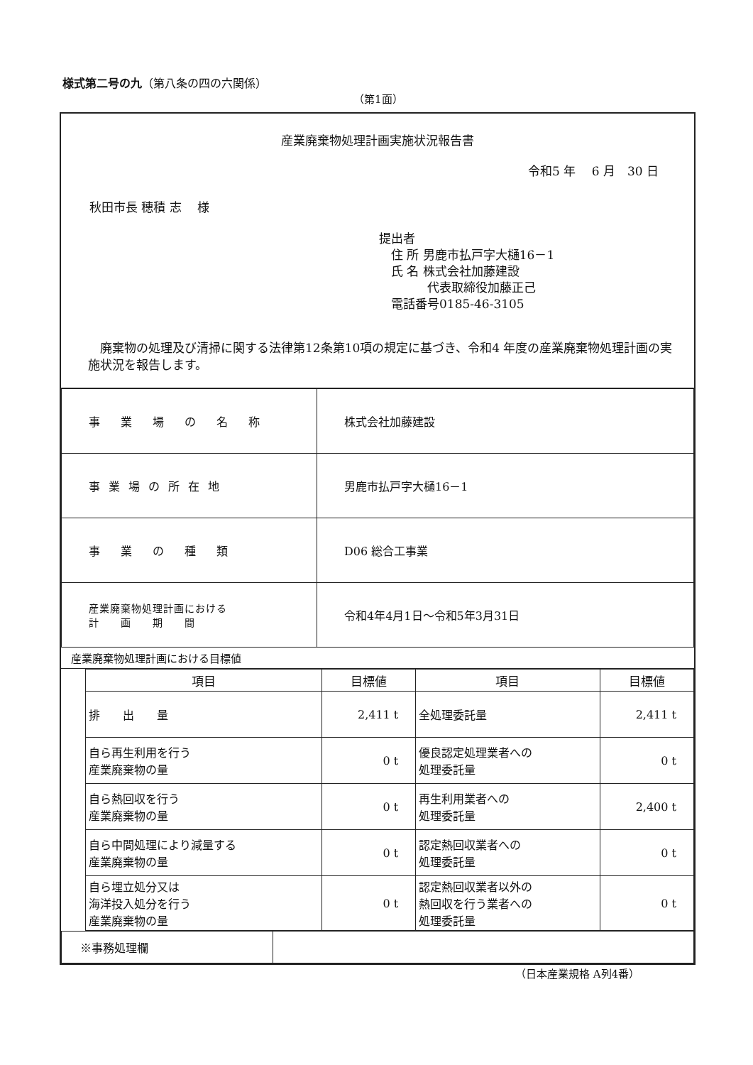様式第二号の九（第八条の四の六関係）
（第1面）
産業廃棄物処理計画実施状況報告書
令和5 年　 6 月　30 日
秋田市長 穂積 志　 様
提出者
　住 所 男鹿市払戸字大樋16－1
　氏 名 株式会社加藤建設
　　　　代表取締役加藤正己
　電話番号0185-46-3105
　廃棄物の処理及び清掃に関する法律第12条第10項の規定に基づき、令和4 年度の産業廃棄物処理計画の実施状況を報告します。
| 事 業 場 の 名 称 | 株式会社加藤建設 |
| 事業場の所在地 | 男鹿市払戸字大樋16－1 |
| 事 業 の 種 類 | D06 総合工事業 |
| 産業廃棄物処理計画における 計 画 期 間 | 令和4年4月1日～令和5年3月31日 |
産業廃棄物処理計画における目標値
| 項目 | 目標値 | 項目 | 目標値 |
| --- | --- | --- | --- |
| 排 出 量 | 2,411 t | 全処理委託量 | 2,411 t |
| 自ら再生利用を行う 産業廃棄物の量 | 0 t | 優良認定処理業者への 処理委託量 | 0 t |
| 自ら熱回収を行う 産業廃棄物の量 | 0 t | 再生利用業者への 処理委託量 | 2,400 t |
| 自ら中間処理により減量する 産業廃棄物の量 | 0 t | 認定熱回収業者への 処理委託量 | 0 t |
| 自ら埋立処分又は 海洋投入処分を行う 産業廃棄物の量 | 0 t | 認定熱回収業者以外の 熱回収を行う業者への 処理委託量 | 0 t |
| ※事務処理欄 | |
（日本産業規格 A列4番）